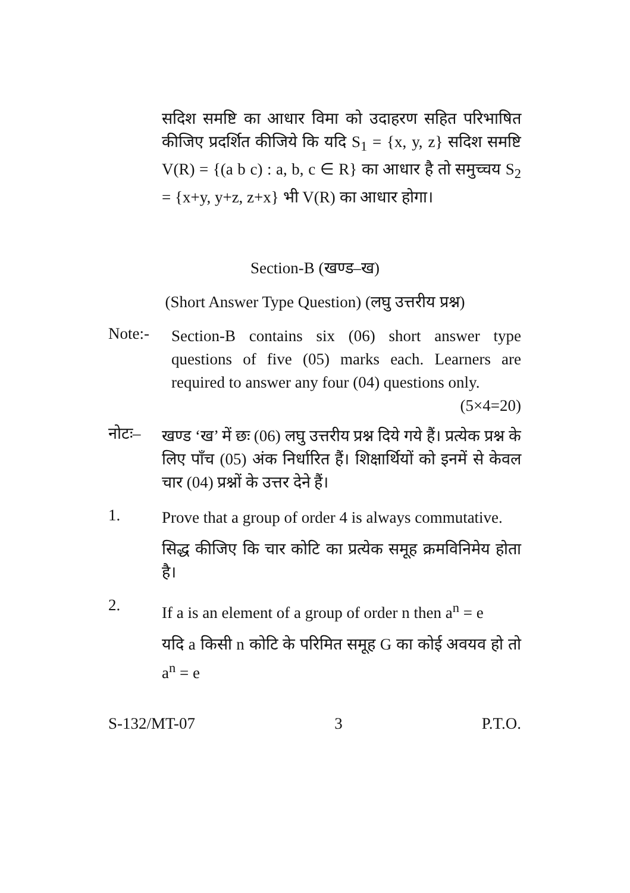सदिश समष्टि का आधार विमा को उदाहरण सहित परिभाषित कीजिए प्रदर्शित कीजिये कि यदि S<sub>1</sub> = {x, y, z} सदिश समष्टि V(R) = {(a b c) : a, b, c ∈ R} का आधार है तो समुच्चय S<sub>2</sub> = {x+y, y+z, z+x} भी V(R) का आधार होगा।
Section-B (खण्ड–ख)
(Short Answer Type Question) (लघु उत्तरीय प्रश्न)
Note:-
Section-B contains six (06) short answer type questions of five (05) marks each. Learners are required to answer any four (04) questions only. (5×4=20)
नोटः–
खण्ड ‘ख’ में छः (06) लघु उत्तरीय प्रश्न दिये गये हैं। प्रत्येक प्रश्न के लिए पाँच (05) अंक निर्धारित हैं। शिक्षार्थियों को इनमें से केवल चार (04) प्रश्नों के उत्तर देने हैं।
1.
Prove that a group of order 4 is always commutative.
सिद्ध कीजिए कि चार कोटि का प्रत्येक समूह क्रमविनिमेय होता है।
2.
If a is an element of a group of order n then a<sup>n</sup> = e
यदि a किसी n कोटि के परिमित समूह G का कोई अवयव हो तो a<sup>n</sup> = e
S-132/MT-07 3 P.T.O.